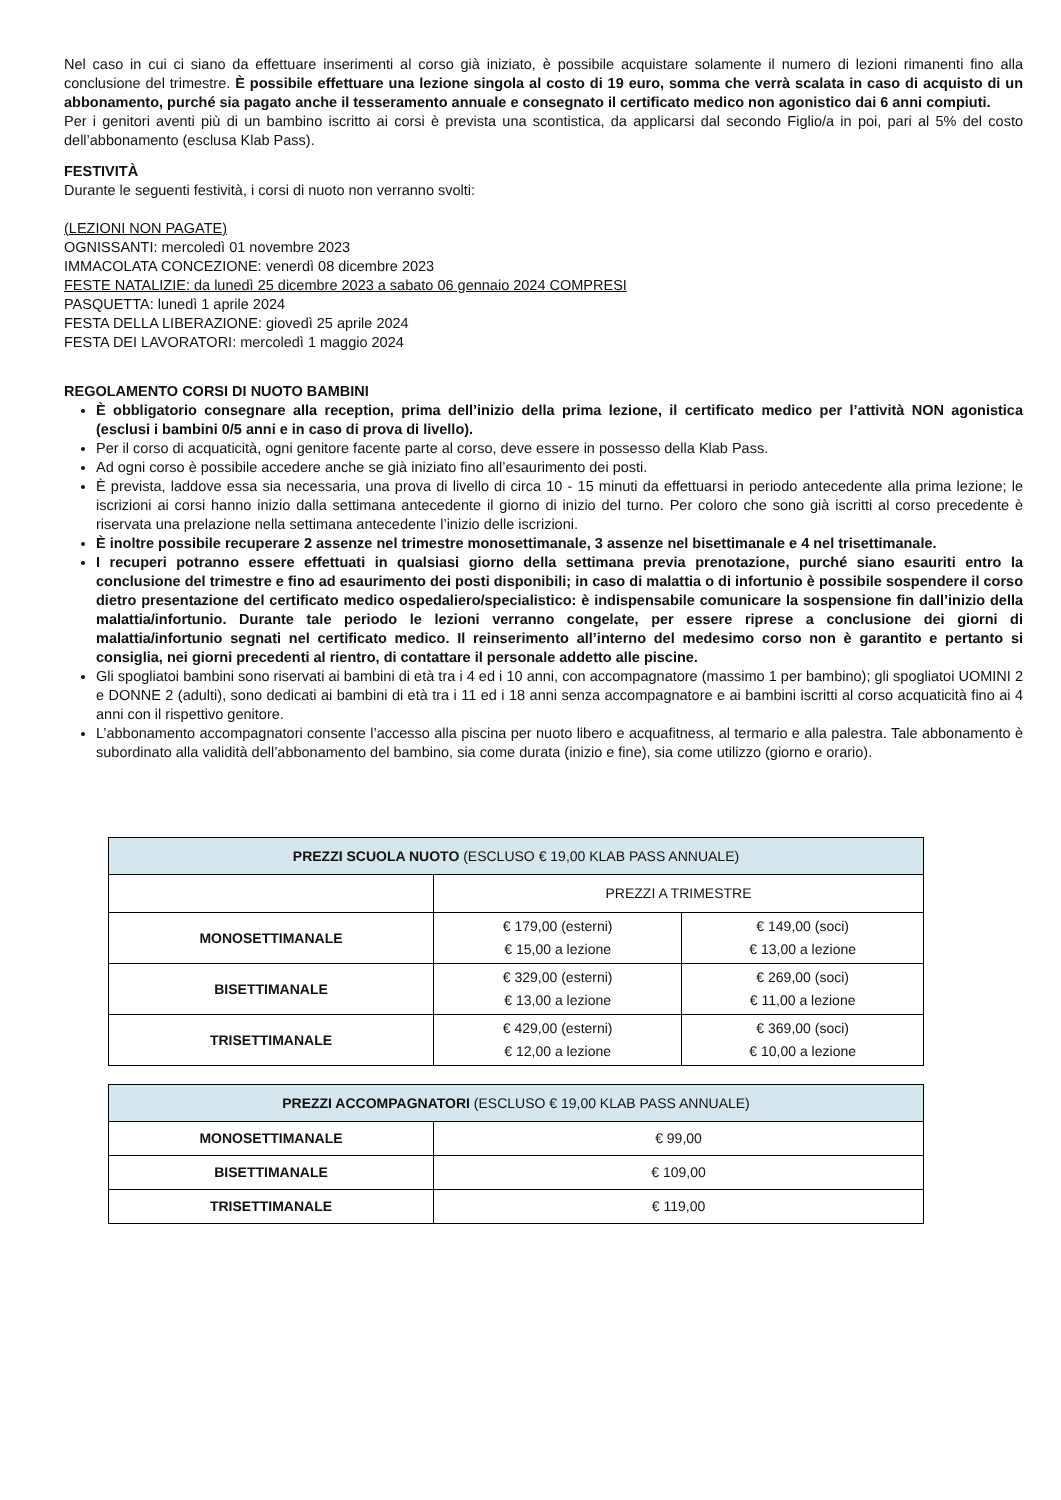Nel caso in cui ci siano da effettuare inserimenti al corso già iniziato, è possibile acquistare solamente il numero di lezioni rimanenti fino alla conclusione del trimestre. È possibile effettuare una lezione singola al costo di 19 euro, somma che verrà scalata in caso di acquisto di un abbonamento, purché sia pagato anche il tesseramento annuale e consegnato il certificato medico non agonistico dai 6 anni compiuti.
Per i genitori aventi più di un bambino iscritto ai corsi è prevista una scontistica, da applicarsi dal secondo Figlio/a in poi, pari al 5% del costo dell’abbonamento (esclusa Klab Pass).
FESTIVITÀ
Durante le seguenti festività, i corsi di nuoto non verranno svolti:
(LEZIONI NON PAGATE)
OGNISSANTI: mercoledì 01 novembre 2023
IMMACOLATA CONCEZIONE: venerdì 08 dicembre 2023
FESTE NATALIZIE: da lunedì 25 dicembre 2023 a sabato 06 gennaio 2024 COMPRESI
PASQUETTA: lunedì 1 aprile 2024
FESTA DELLA LIBERAZIONE: giovedì 25 aprile 2024
FESTA DEI LAVORATORI: mercoledì 1 maggio 2024
REGOLAMENTO CORSI DI NUOTO BAMBINI
È obbligatorio consegnare alla reception, prima dell’inizio della prima lezione, il certificato medico per l’attività NON agonistica (esclusi i bambini 0/5 anni e in caso di prova di livello).
Per il corso di acquaticità, ogni genitore facente parte al corso, deve essere in possesso della Klab Pass.
Ad ogni corso è possibile accedere anche se già iniziato fino all’esaurimento dei posti.
È prevista, laddove essa sia necessaria, una prova di livello di circa 10 - 15 minuti da effettuarsi in periodo antecedente alla prima lezione; le iscrizioni ai corsi hanno inizio dalla settimana antecedente il giorno di inizio del turno. Per coloro che sono già iscritti al corso precedente è riservata una prelazione nella settimana antecedente l’inizio delle iscrizioni.
È inoltre possibile recuperare 2 assenze nel trimestre monosettimanale, 3 assenze nel bisettimanale e 4 nel trisettimanale.
I recuperi potranno essere effettuati in qualsiasi giorno della settimana previa prenotazione, purché siano esauriti entro la conclusione del trimestre e fino ad esaurimento dei posti disponibili; in caso di malattia o di infortunio è possibile sospendere il corso dietro presentazione del certificato medico ospedaliero/specialistico: è indispensabile comunicare la sospensione fin dall’inizio della malattia/infortunio. Durante tale periodo le lezioni verranno congelate, per essere riprese a conclusione dei giorni di malattia/infortunio segnati nel certificato medico. Il reinserimento all’interno del medesimo corso non è garantito e pertanto si consiglia, nei giorni precedenti al rientro, di contattare il personale addetto alle piscine.
Gli spogliatoi bambini sono riservati ai bambini di età tra i 4 ed i 10 anni, con accompagnatore (massimo 1 per bambino); gli spogliatoi UOMINI 2 e DONNE 2 (adulti), sono dedicati ai bambini di età tra i 11 ed i 18 anni senza accompagnatore e ai bambini iscritti al corso acquaticità fino ai 4 anni con il rispettivo genitore.
L’abbonamento accompagnatori consente l’accesso alla piscina per nuoto libero e acquafitness, al termario e alla palestra. Tale abbonamento è subordinato alla validità dell’abbonamento del bambino, sia come durata (inizio e fine), sia come utilizzo (giorno e orario).
| PREZZI SCUOLA NUOTO (ESCLUSO € 19,00 KLAB PASS ANNUALE) | | |
| --- | --- | --- |
| | PREZZI A TRIMESTRE | |
| MONOSETTIMANALE | € 179,00 (esterni) € 15,00 a lezione | € 149,00 (soci) € 13,00 a lezione |
| BISETTIMANALE | € 329,00 (esterni) € 13,00 a lezione | € 269,00 (soci) € 11,00 a lezione |
| TRISETTIMANALE | € 429,00 (esterni) € 12,00 a lezione | € 369,00 (soci) € 10,00 a lezione |
| PREZZI ACCOMPAGNATORI (ESCLUSO € 19,00 KLAB PASS ANNUALE) | |
| --- | --- |
| MONOSETTIMANALE | € 99,00 |
| BISETTIMANALE | € 109,00 |
| TRISETTIMANALE | € 119,00 |